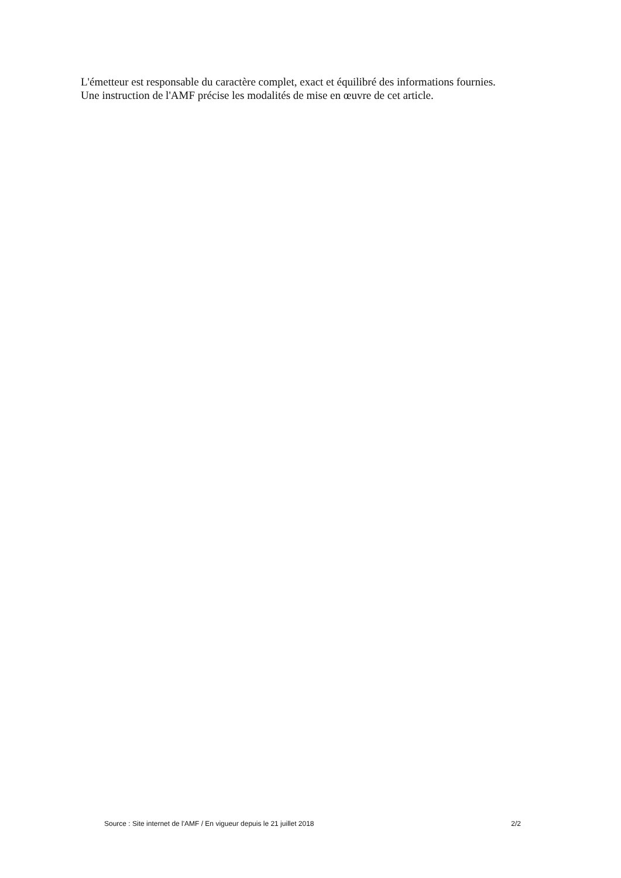L'émetteur est responsable du caractère complet, exact et équilibré des informations fournies.
Une instruction de l'AMF précise les modalités de mise en œuvre de cet article.
Source : Site internet de l'AMF / En vigueur depuis le 21 juillet 2018 2/2